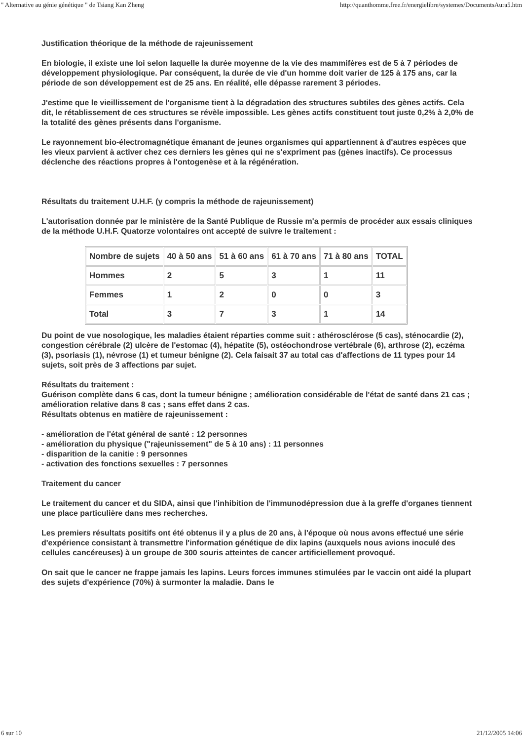" Alternative au génie génétique " de Tsiang Kan Zheng http://quanthomme.free.fr/energielibre/systemes/DocumentsAura5.htm
Justification théorique de la méthode de rajeunissement
En biologie, il existe une loi selon laquelle la durée moyenne de la vie des mammifères est de 5 à 7 périodes de développement physiologique. Par conséquent, la durée de vie d'un homme doit varier de 125 à 175 ans, car la période de son développement est de 25 ans. En réalité, elle dépasse rarement 3 périodes.
J'estime que le vieillissement de l'organisme tient à la dégradation des structures subtiles des gènes actifs. Cela dit, le rétablissement de ces structures se révèle impossible. Les gènes actifs constituent tout juste 0,2% à 2,0% de la totalité des gènes présents dans l'organisme.
Le rayonnement bio-électromagnétique émanant de jeunes organismes qui appartiennent à d'autres espèces que les vieux parvient à activer chez ces derniers les gènes qui ne s'expriment pas (gènes inactifs). Ce processus déclenche des réactions propres à l'ontogenèse et à la régénération.
Résultats du traitement U.H.F. (y compris la méthode de rajeunissement)
L'autorisation donnée par le ministère de la Santé Publique de Russie m'a permis de procéder aux essais cliniques de la méthode U.H.F. Quatorze volontaires ont accepté de suivre le traitement :
| Nombre de sujets | 40 à 50 ans | 51 à 60 ans | 61 à 70 ans | 71 à 80 ans | TOTAL |
| Hommes | 2 | 5 | 3 | 1 | 11 |
| Femmes | 1 | 2 | 0 | 0 | 3 |
| Total | 3 | 7 | 3 | 1 | 14 |
Du point de vue nosologique, les maladies étaient réparties comme suit : athérosclérose (5 cas), sténocardie (2), congestion cérébrale (2) ulcère de l'estomac (4), hépatite (5), ostéochondrose vertébrale (6), arthrose (2), eczéma (3), psoriasis (1), névrose (1) et tumeur bénigne (2). Cela faisait 37 au total cas d'affections de 11 types pour 14 sujets, soit près de 3 affections par sujet.
Résultats du traitement :
Guérison complète dans 6 cas, dont la tumeur bénigne ; amélioration considérable de l'état de santé dans 21 cas ; amélioration relative dans 8 cas ; sans effet dans 2 cas.
Résultats obtenus en matière de rajeunissement :
- amélioration de l'état général de santé : 12 personnes
- amélioration du physique ("rajeunissement" de 5 à 10 ans) : 11 personnes
- disparition de la canitie : 9 personnes
- activation des fonctions sexuelles : 7 personnes
Traitement du cancer
Le traitement du cancer et du SIDA, ainsi que l'inhibition de l'immunodépression due à la greffe d'organes tiennent une place particulière dans mes recherches.
Les premiers résultats positifs ont été obtenus il y a plus de 20 ans, à l'époque où nous avons effectué une série d'expérience consistant à transmettre l'information génétique de dix lapins (auxquels nous avions inoculé des cellules cancéreuses) à un groupe de 300 souris atteintes de cancer artificiellement provoqué.
On sait que le cancer ne frappe jamais les lapins. Leurs forces immunes stimulées par le vaccin ont aidé la plupart des sujets d'expérience (70%) à surmonter la maladie. Dans le
6 sur 10 21/12/2005 14:06